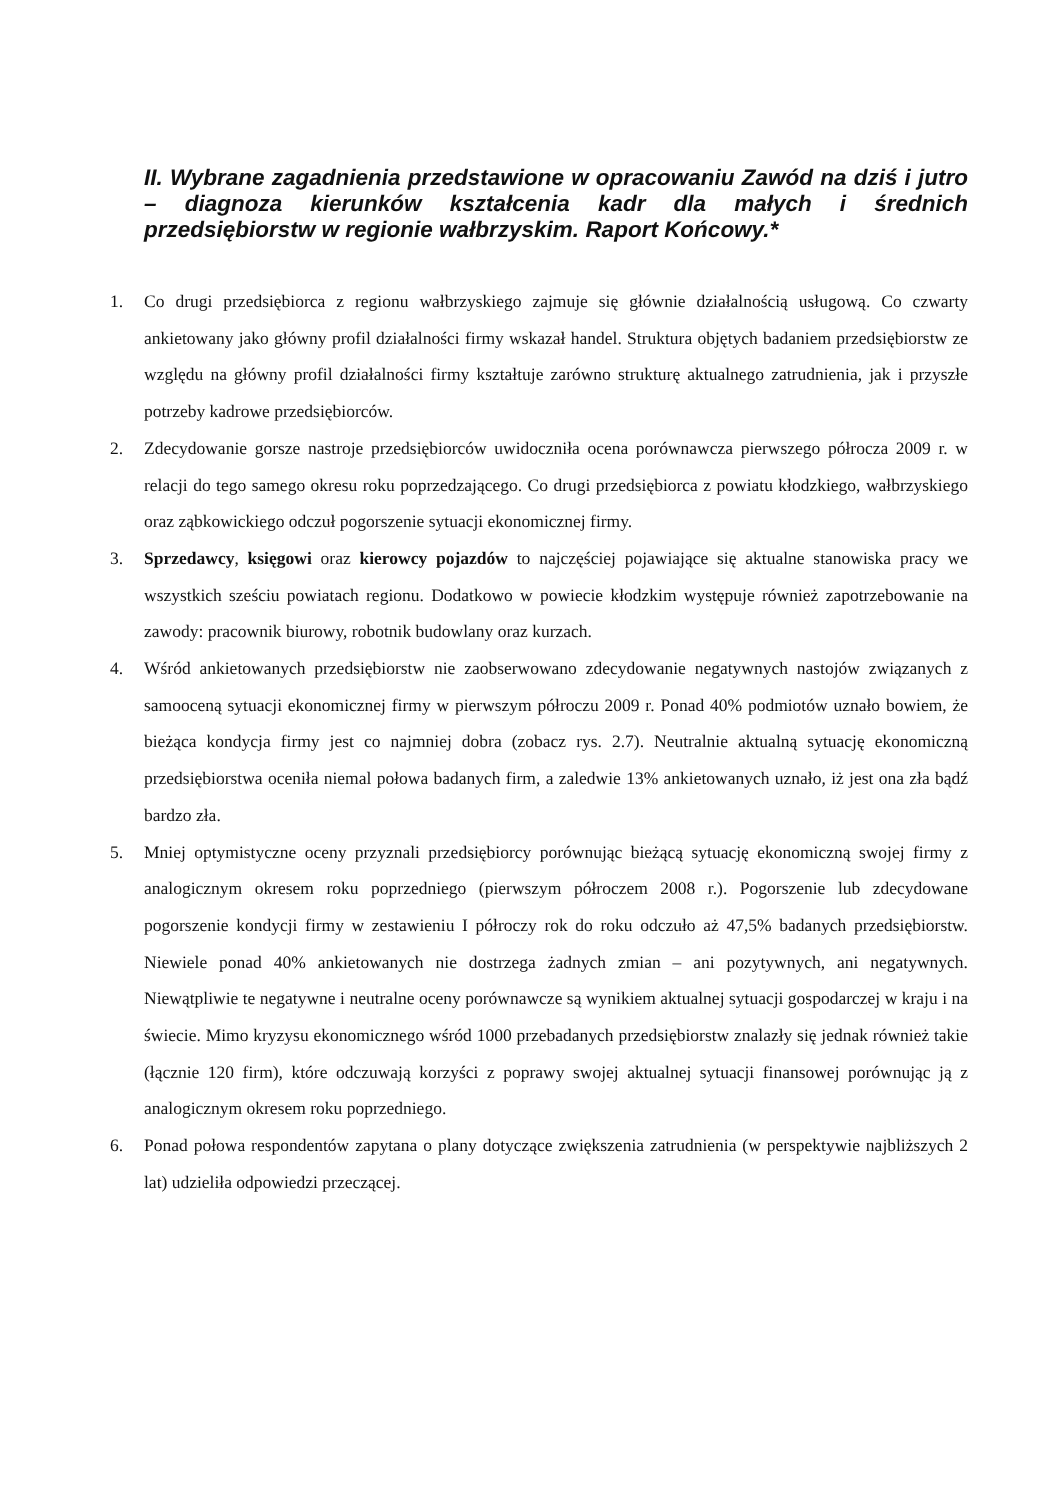II. Wybrane zagadnienia przedstawione w opracowaniu Zawód na dziś i jutro – diagnoza kierunków kształcenia kadr dla małych i średnich przedsiębiorstw w regionie wałbrzyskim. Raport Końcowy.*
1. Co drugi przedsiębiorca z regionu wałbrzyskiego zajmuje się głównie działalnością usługową. Co czwarty ankietowany jako główny profil działalności firmy wskazał handel. Struktura objętych badaniem przedsiębiorstw ze względu na główny profil działalności firmy kształtuje zarówno strukturę aktualnego zatrudnienia, jak i przyszłe potrzeby kadrowe przedsiębiorców.
2. Zdecydowanie gorsze nastroje przedsiębiorców uwidoczniła ocena porównawcza pierwszego półrocza 2009 r. w relacji do tego samego okresu roku poprzedzającego. Co drugi przedsiębiorca z powiatu kłodzkiego, wałbrzyskiego oraz ząbkowickiego odczuł pogorszenie sytuacji ekonomicznej firmy.
3. Sprzedawcy, księgowi oraz kierowcy pojazdów to najczęściej pojawiające się aktualne stanowiska pracy we wszystkich sześciu powiatach regionu. Dodatkowo w powiecie kłodzkim występuje również zapotrzebowanie na zawody: pracownik biurowy, robotnik budowlany oraz kurzach.
4. Wśród ankietowanych przedsiębiorstw nie zaobserwowano zdecydowanie negatywnych nastojów związanych z samooceną sytuacji ekonomicznej firmy w pierwszym półroczu 2009 r. Ponad 40% podmiotów uznało bowiem, że bieżąca kondycja firmy jest co najmniej dobra (zobacz rys. 2.7). Neutralnie aktualną sytuację ekonomiczną przedsiębiorstwa oceniła niemal połowa badanych firm, a zaledwie 13% ankietowanych uznało, iż jest ona zła bądź bardzo zła.
5. Mniej optymistyczne oceny przyznali przedsiębiorcy porównując bieżącą sytuację ekonomiczną swojej firmy z analogicznym okresem roku poprzedniego (pierwszym półroczem 2008 r.). Pogorszenie lub zdecydowane pogorszenie kondycji firmy w zestawieniu I półroczy rok do roku odczuło aż 47,5% badanych przedsiębiorstw. Niewiele ponad 40% ankietowanych nie dostrzega żadnych zmian – ani pozytywnych, ani negatywnych. Niewątpliwie te negatywne i neutralne oceny porównawcze są wynikiem aktualnej sytuacji gospodarczej w kraju i na świecie. Mimo kryzysu ekonomicznego wśród 1000 przebadanych przedsiębiorstw znalazły się jednak również takie (łącznie 120 firm), które odczuwają korzyści z poprawy swojej aktualnej sytuacji finansowej porównując ją z analogicznym okresem roku poprzedniego.
6. Ponad połowa respondentów zapytana o plany dotyczące zwiększenia zatrudnienia (w perspektywie najbliższych 2 lat) udzieliła odpowiedzi przeczącej.